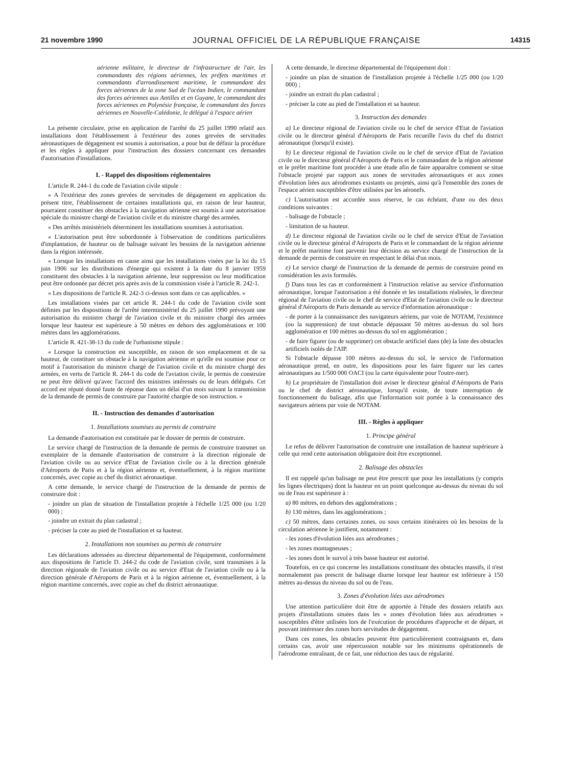21 novembre 1990 JOURNAL OFFICIEL DE LA RÉPUBLIQUE FRANÇAISE 14315
aérienne militaire, le directeur de l'infrastructure de l'air, les commandants des régions aériennes, les préfets maritimes et commandants d'arrondissement maritime, le commandant des forces aériennes de la zone Sud de l'océan Indien, le commandant des forces aériennes aux Antilles et en Guyane, le commandant des forces aériennes en Polynésie française, le commandant des forces aériennes en Nouvelle-Calédonie, le délégué à l'espace aérien
La présente circulaire, prise en application de l'arrêté du 25 juillet 1990 relatif aux installations dont l'établissement à l'extérieur des zones grevées de servitudes aéronautiques de dégagement est soumis à autorisation, a pour but de définir la procédure et les règles à appliquer pour l'instruction des dossiers concernant ces demandes d'autorisation d'installations.
I. - Rappel des dispositions réglementaires
L'article R. 244-1 du code de l'aviation civile stipule :
« A l'extérieur des zones grevées de servitudes de dégagement en application du présent titre, l'établissement de certaines installations qui, en raison de leur hauteur, pourraient constituer des obstacles à la navigation aérienne est soumis à une autorisation spéciale du ministre chargé de l'aviation civile et du ministre chargé des armées.
« Des arrêtés ministériels déterminent les installations soumises à autorisation.
« L'autorisation peut être subordonnée à l'observation de conditions particulières d'implantation, de hauteur ou de balisage suivant les besoins de la navigation aérienne dans la région intéressée.
« Lorsque les installations en cause ainsi que les installations visées par la loi du 15 juin 1906 sur les distributions d'énergie qui existent à la date du 8 janvier 1959 constituent des obstacles à la navigation aérienne, leur suppression ou leur modification peut être ordonnée par décret pris après avis de la commission visée à l'article R. 242-1.
« Les dispositions de l'article R. 242-3 ci-dessus sont dans ce cas applicables. »
Les installations visées par cet article R. 244-1 du code de l'aviation civile sont définies par les dispositions de l'arrêté interministériel du 25 juillet 1990 prévoyant une autorisation du ministre chargé de l'aviation civile et du ministre chargé des armées lorsque leur hauteur est supérieure à 50 mètres en dehors des agglomérations et 100 mètres dans les agglomérations.
L'article R. 421-38-13 du code de l'urbanisme stipule :
« Lorsque la construction est susceptible, en raison de son emplacement et de sa hauteur, de constituer un obstacle à la navigation aérienne et qu'elle est soumise pour ce motif à l'autorisation du ministre chargé de l'aviation civile et du ministre chargé des armées, en vertu de l'article R. 244-1 du code de l'aviation civile, le permis de construire ne peut être délivré qu'avec l'accord des ministres intéressés ou de leurs délégués. Cet accord est réputé donné faute de réponse dans un délai d'un mois suivant la transmission de la demande de permis de construire par l'autorité chargée de son instruction. »
II. - Instruction des demandes d'autorisation
1. Installations soumises au permis de construire
La demande d'autorisation est constituée par le dossier de permis de construire.
Le service chargé de l'instruction de la demande de permis de construire transmet un exemplaire de la demande d'autorisation de construire à la direction régionale de l'aviation civile ou au service d'Etat de l'aviation civile ou à la direction générale d'Aéroports de Paris et à la région aérienne et, éventuellement, à la région maritime concernés, avec copie au chef du district aéronautique.
A cette demande, le service chargé de l'instruction de la demande de permis de construire doit :
- joindre un plan de situation de l'installation projetée à l'échelle 1/25 000 (ou 1/20 000) ;
- joindre un extrait du plan cadastral ;
- préciser la cote au pied de l'installation et sa hauteur.
2. Installations non soumises au permis de construire
Les déclarations adressées au directeur départemental de l'équipement, conformément aux dispositions de l'article D. 244-2 du code de l'aviation civile, sont transmises à la direction régionale de l'aviation civile ou au service d'Etat de l'aviation civile ou à la direction générale d'Aéroports de Paris et à la région aérienne et, éventuellement, à la région maritime concernés, avec copie au chef du district aéronautique.
A cette demande, le directeur départemental de l'équipement doit :
- joindre un plan de situation de l'installation projetée à l'échelle 1/25 000 (ou 1/20 000) ;
- joindre un extrait du plan cadastral ;
- préciser la cote au pied de l'installation et sa hauteur.
3. Instruction des demandes
a) Le directeur régional de l'aviation civile ou le chef de service d'Etat de l'aviation civile ou le directeur général d'Aéroports de Paris recueille l'avis du chef du district aéronautique (lorsqu'il existe).
b) Le directeur régional de l'aviation civile ou le chef de service d'Etat de l'aviation civile ou le directeur général d'Aéroports de Paris et le commandant de la région aérienne et le préfet maritime font procéder à une étude afin de faire apparaître comment se situe l'obstacle projeté par rapport aux zones de servitudes aéronautiques et aux zones d'évolution liées aux aérodromes existants ou projetés, ainsi qu'à l'ensemble des zones de l'espace aérien susceptibles d'être utilisées par les aéronefs.
c) L'autorisation est accordée sous réserve, le cas échéant, d'une ou des deux conditions suivantes :
- balisage de l'obstacle ;
- limitation de sa hauteur.
d) Le directeur régional de l'aviation civile ou le chef de service d'Etat de l'aviation civile ou le directeur général d'Aéroports de Paris et le commandant de la région aérienne et le préfet maritime font parvenir leur décision au service chargé de l'instruction de la demande de permis de construire en respectant le délai d'un mois.
e) Le service chargé de l'instruction de la demande de permis de construire prend en considération les avis formulés.
f) Dans tous les cas et conformément à l'instruction relative au service d'information aéronautique, lorsque l'autorisation a été donnée et les installations réalisées, le directeur régional de l'aviation civile ou le chef de service d'Etat de l'aviation civile ou le directeur général d'Aéroports de Paris demande au service d'information aéronautique :
- de porter à la connaissance des navigateurs aériens, par voie de NOTAM, l'existence (ou la suppression) de tout obstacle dépassant 50 mètres au-dessus du sol hors agglomération et 100 mètres au-dessus du sol en agglomération ;
- de faire figurer (ou de supprimer) cet obstacle artificiel dans (de) la liste des obstacles artificiels isolés de l'AIP.
Si l'obstacle dépasse 100 mètres au-dessus du sol, le service de l'information aéronautique prend, en outre, les dispositions pour les faire figurer sur les cartes aéronautiques au 1/500 000 OACI (ou la carte équivalente pour l'outre-mer).
h) Le propriétaire de l'installation doit aviser le directeur général d'Aéroports de Paris ou le chef de district aéronautique, lorsqu'il existe, de toute interruption de fonctionnement du balisage, afin que l'information soit portée à la connaissance des navigateurs aériens par voie de NOTAM.
III. - Règles à appliquer
1. Principe général
Le refus de délivrer l'autorisation de construire une installation de hauteur supérieure à celle qui rend cette autorisation obligatoire doit être exceptionnel.
2. Balisage des obstacles
Il est rappelé qu'un balisage ne peut être prescrit que pour les installations (y compris les lignes électriques) dont la hauteur en un point quelconque au-dessus du niveau du sol ou de l'eau est supérieure à :
a) 80 mètres, en dehors des agglomérations ;
b) 130 mètres, dans les agglomérations ;
c) 50 mètres, dans certaines zones, ou sous certains itinéraires où les besoins de la circulation aérienne le justifient, notamment :
- les zones d'évolution liées aux aérodromes ;
- les zones montagneuses ;
- les zones dont le survol à très basse hauteur est autorisé.
Toutefois, en ce qui concerne les installations constituant des obstacles massifs, il n'est normalement pas prescrit de balisage diurne lorsque leur hauteur est inférieure à 150 mètres au-dessus du niveau du sol ou de l'eau.
3. Zones d'évolution liées aux aérodromes
Une attention particulière doit être de apportée à l'étude des dossiers relatifs aux projets d'installations situées dans les « zones d'évolution liées aux aérodromes » susceptibles d'être utilisées lors de l'exécution de procédures d'approche et de départ, et pouvant intéresser des zones hors servitudes de dégagement.
Dans ces zones, les obstacles peuvent être particulièrement contraignants et, dans certains cas, avoir une répercussion notable sur les minimums opérationnels de l'aérodrome entraînant, de ce fait, une réduction des taux de régularité.